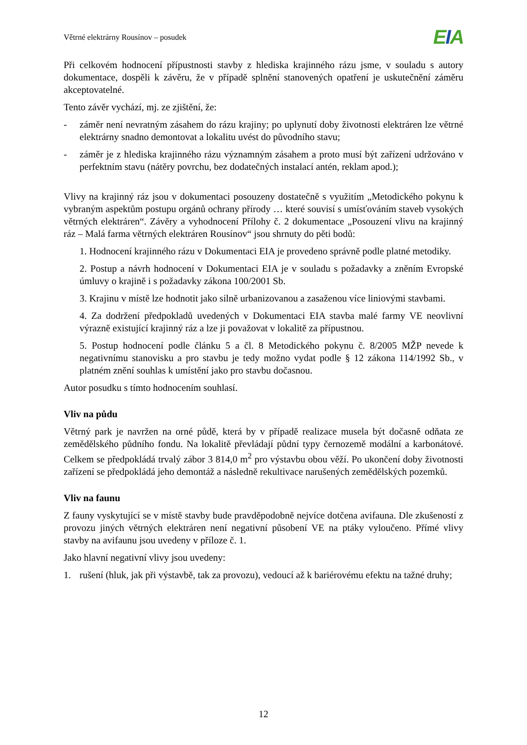Větrné elektrárny Rousínov – posudek
EIA
Při celkovém hodnocení přípustnosti stavby z hlediska krajinného rázu jsme, v souladu s autory dokumentace, dospěli k závěru, že v případě splnění stanovených opatření je uskutečnění záměru akceptovatelné.
Tento závěr vychází, mj. ze zjištění, že:
- záměr není nevratným zásahem do rázu krajiny; po uplynutí doby životnosti elektráren lze větrné elektrárny snadno demontovat a lokalitu uvést do původního stavu;
- záměr je z hlediska krajinného rázu významným zásahem a proto musí být zařízení udržováno v perfektním stavu (nátěry povrchu, bez dodatečných instalací antén, reklam apod.);
Vlivy na krajinný ráz jsou v dokumentaci posouzeny dostatečně s využitím „Metodického pokynu k vybraným aspektům postupu orgánů ochrany přírody … které souvisí s umísťováním staveb vysokých větrných elektráren“. Závěry a vyhodnocení Přílohy č. 2 dokumentace „Posouzení vlivu na krajinný ráz – Malá farma větrných elektráren Rousínov“ jsou shrnuty do pěti bodů:
1. Hodnocení krajinného rázu v Dokumentaci EIA je provedeno správně podle platné metodiky.
2. Postup a návrh hodnocení v Dokumentaci EIA je v souladu s požadavky a zněním Evropské úmluvy o krajině i s požadavky zákona 100/2001 Sb.
3. Krajinu v místě lze hodnotit jako silně urbanizovanou a zasaženou více liniovými stavbami.
4. Za dodržení předpokladů uvedených v Dokumentaci EIA stavba malé farmy VE neovlivní výrazně existující krajinný ráz a lze ji považovat v lokalitě za přípustnou.
5. Postup hodnocení podle článku 5 a čl. 8 Metodického pokynu č. 8/2005 MŽP nevede k negativnímu stanovisku a pro stavbu je tedy možno vydat podle § 12 zákona 114/1992 Sb., v platném znění souhlas k umístění jako pro stavbu dočasnou.
Autor posudku s tímto hodnocením souhlasí.
Vliv na půdu
Větrný park je navržen na orné půdě, která by v případě realizace musela být dočasně odňata ze zemědělského půdního fondu. Na lokalitě převládají půdní typy černozemě modální a karbonátové. Celkem se předpokládá trvalý zábor 3 814,0 m<sup>2</sup> pro výstavbu obou věží. Po ukončení doby životnosti zařízení se předpokládá jeho demontáž a následně rekultivace narušených zemědělských pozemků.
Vliv na faunu
Z fauny vyskytující se v místě stavby bude pravděpodobně nejvíce dotčena avifauna. Dle zkušeností z provozu jiných větrných elektráren není negativní působení VE na ptáky vyloučeno. Přímé vlivy stavby na avifaunu jsou uvedeny v příloze č. 1.
Jako hlavní negativní vlivy jsou uvedeny:
1. rušení (hluk, jak při výstavbě, tak za provozu), vedoucí až k bariérovému efektu na tažné druhy;
12